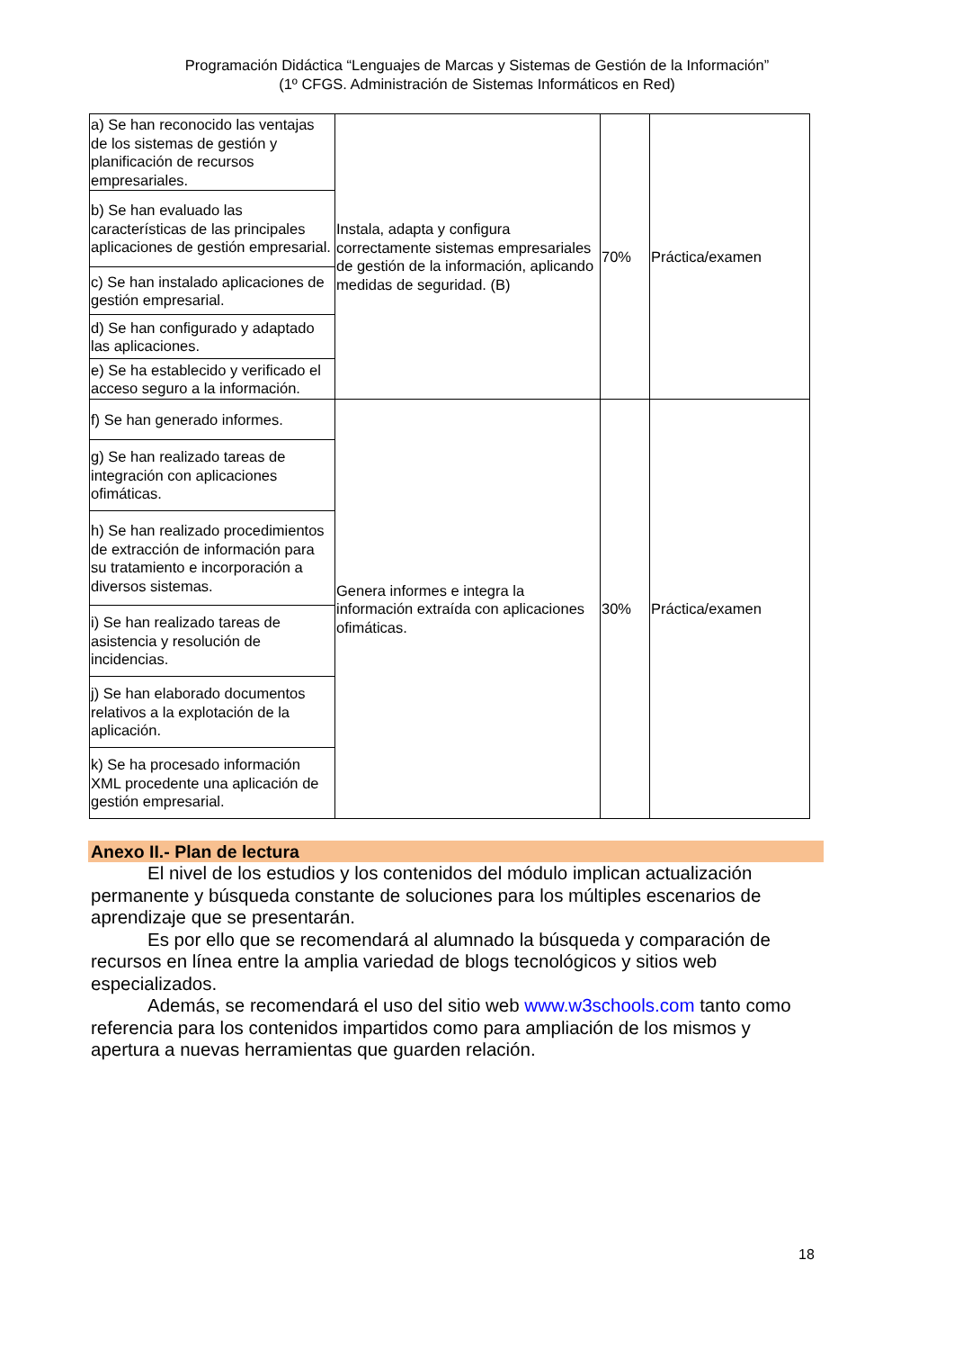Programación Didáctica “Lenguajes de Marcas y Sistemas de Gestión de la Información”
(1º CFGS. Administración de Sistemas Informáticos en Red)
| a) Se han reconocido las ventajas de los sistemas de gestión y planificación de recursos empresariales. | Instala, adapta y configura correctamente sistemas empresariales de gestión de la información, aplicando medidas de seguridad. (B) | 70% | Práctica/examen |
| b) Se han evaluado las características de las principales aplicaciones de gestión empresarial. | | | |
| c) Se han instalado aplicaciones de gestión empresarial. | | | |
| d) Se han configurado y adaptado las aplicaciones. | | | |
| e) Se ha establecido y verificado el acceso seguro a la información. | | | |
| f) Se han generado informes. | Genera informes e integra la información extraída con aplicaciones ofimáticas. | 30% | Práctica/examen |
| g) Se han realizado tareas de integración con aplicaciones ofimáticas. | | | |
| h) Se han realizado procedimientos de extracción de información para su tratamiento e incorporación a diversos sistemas. | | | |
| i) Se han realizado tareas de asistencia y resolución de incidencias. | | | |
| j) Se han elaborado documentos relativos a la explotación de la aplicación. | | | |
| k) Se ha procesado información XML procedente una aplicación de gestión empresarial. | | | |
Anexo II.- Plan de lectura
El nivel de los estudios y los contenidos del módulo implican actualización permanente y búsqueda constante de soluciones para los múltiples escenarios de aprendizaje que se presentarán.
Es por ello que se recomendará al alumnado la búsqueda y comparación de recursos en línea entre la amplia variedad de blogs tecnológicos y sitios web especializados.
Además, se recomendará el uso del sitio web www.w3schools.com tanto como referencia para los contenidos impartidos como para ampliación de los mismos y apertura a nuevas herramientas que guarden relación.
18